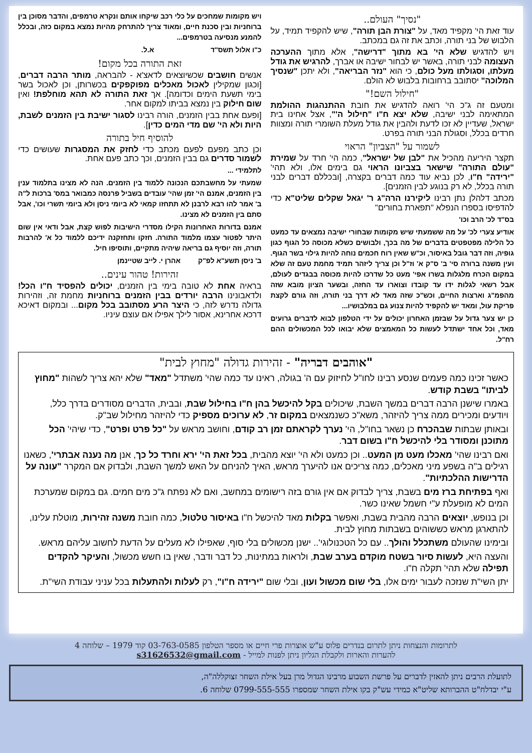"נסיך" העולם..
עוד זאת הי' מקפיד מאד, על "צורת הבן תורה", שיש להקפיד תמיד, על הלבוש של בני תורה, וכתב את זה גם במכתב.
ויש להדגיש שלא הי' בא מתוך "דרישה", אלא מתוך ההערכה העצומה לבני תורה, באשר יש לבחור ישיבה או אברך, להרגיש את גודל מעלתו, וסגולתו מעל כולם, כי הוא "נזר הבריאה", ולא יתכן "שנסיך המלוכה" יסתובב ברחובות בלבוש לא הולם.
"חילול השם!"
ומטעם זה ג"כ הי' רואה להדגיש את חובת ההתנהגות ההולמת המתאימה לבני ישיבה, שלא יצא ח"ו "חילול ה'", אצל אחינו בית ישראל, שעדיין לא זכו לדעת ולהבין את גודל מעלת השומרי תורה ומצוות חרדים בכלל, וסגולת הבני תורה בפרט.
לשמור על "הצביון" הראוי
תקצר היריעה מהכיל את "לבן של ישראל", כמה הי' חרד על שמירת "עולם התורה" שישאר בצביונו הראוי גם בימים אלו, ולא תהי' "ירידה" ח"ו, לכן נביא עוד כמה דברים בקצרה, [ובכללם דברים לבני תורה בכלל, לא רק בנוגע לבין הזמנים].
מכתב דלהלן נתן רבינו ליקירנו הרה"ג ר' יגאל שקלים שליט"א כדי להדפיסו בספרו הנפלא "תפארת בחורים"
בס"ד לכ' הרב וכו'
אודיע צערי לכ' על מה ששמעתי שיש מקומות שבחורי ישיבה נמצאים עד כמעט כל הלילה מפטפטים בדברים של מה בכך, ולבושים כשלא מכוסה כל הגוף כגון גופיה, וזה דבר גובל באיסור, וכ"ש שאין רוח חכמים נוחה להיות גילוי בשר הגוף. ועין משנה ברורה סי' ב' ס"ק א' וז"ל וכן צריך ליזהר תמיד מחמת טעם זה שלא במקום הכרח מלגלות בשרו אפי' מעט כל שדרכו להיות מכוסה בבגדים לעולם, אבל רשאי לגלות ידו עד קובדו וצוארו עד החזה, ובשער הציון מובא שזה מהפמ"ג וארצות החיים, וכש"כ שזה מאד לא דרך בני תורה, וזה גורם לקצת פריקת עול, ומאד יש להקפיד להיות צנוע גם במלבושיו...
כן יש צער גדול על שבזמן האחרון יכולים על ידי הטלפון לבוא לדברים גרועים מאד, וכל אחד ישתדל לעשות כל המאמצים שלא יבואו לכל המכשולים ההם רח"ל.
ויש מקומות שמחכים על כלי רכב שיקחו אותם ונקרא טרמפים, והדבר מסוכן בין ברוחניות ובין סכנת חיים, ומאוד צריך להתרחק מהיות נמצא במקום כזה, ובכלל להמנע מנסיעה בטרמפים...
כ"ו אלול תשס"ד א.ל.
זאת התורה בכל מקום!
אנשים חושבים שכשיוצאים לדאצ'א - להבראה, מותר הרבה דברים, [וכגון שמקילין לאכול מאכלים מפוקפקים בכשרותן, וכן לאכול בשר בימי תשעת הימים וכדומה]. אך זאת התורה לא תהא מוחלפת! ואין שום חילוק בין נמצא בביתו למקום אחר.
[ופעם אחת בבין הזמנים, הורה רבינו לסגור ישיבת בין הזמנים לשבת, היות ולא הי' שם מדי המים כדין].
להוסיף חיל בתורה
וכן כתב מפעם לפעם מכתב כדי לחזק את המסגרות שעושים כדי לשמור סדרים גם בבין הזמנים, וכך כתב פעם אחת.
לתלמידי ...
שמעתי על מחשבתכם הנכונה ללמוד בין הזמנים. הנה לא מצינו בתלמוד ענין בין הזמנים, אמנם הי' זמן שהי' עובדים בשביל פרנסה כמבואר במס' ברכות ל"ה ב' אמר להו רבא לרבנן לא תתחזו קמאי לא ביומי ניסן ולא ביומי תשרי וכו', אבל סתם בין הזמנים לא מצינו.
אמנם בדורות האחרונות הקילו מסדרי הישיבות לפוש קצת, אבל ודאי אין שום היתר לפטור עצמו מלמוד התורה. חזקו ותחזקנה ידיכם ללמוד כל א' להרבות תורה, וזה יוסיף גם בריאה שיהיה מתקיים, ותוסיפו חיל.
ב' ניסן תשע"א לפ"ק אהרן י. לייב שטיינמן
זהירות! טהור עינים..
בראיה אחת לא טובה בימי בין הזמנים, יכולים להפסיד ח"ו הכל! ולדאבונינו הרבה יורדים בבין הזמנים ברוחניות מחמת זה, וזהירות גדולה נדרש לזה, כי היצר הרע מסתובב בכל מקום... ובמקום דאיכא דרכא אחרינא, אסור לילך אפילו אם עוצם עיניו.
"אוהבים דבריה" - זהירות גדולה "מחוץ לבית"
כאשר זכינו כמה פעמים שנסע רבינו לחו"ל לחיזוק עם ה' בגולה, ראינו עד כמה שהי' משתדל "מאד" שלא יהא צריך לשהות "מחוץ לביתו" בשבת קודש.
באמרו שישנן הרבה דברים במשך השבת, שיכולים בקל להיכשל בהן ח"ו בחילול שבת, ובבית, הדברים מסודרים בדרך כלל, ויודעים ומכירים ממה צריך להיזהר, משא"כ כשנמצאים במקום זר, לא ערוכים מספיק כדי להיזהר מחילול שב"ק.
ובאותן שבתות שבהכרח כן נשאר בחו"ל, הי' נערך לקראתם זמן רב קודם, וחושב מראש על "כל פרט ופרט", כדי שיהי' הכל מתוכנן ומסודר בלי להיכשל ח"ו בשום דבר.
ואם רבינו שהי' מאכלו מעט מן המעט.. וכן כמעט ולא הי' יוצא מהבית, בכל זאת הי' ירא וחרד כל כך, אנן מה נענה אבתרי', כשאנו רגילים ב"ה בשפע מיני מאכלים, כמה צריכים אנו להיערך מראש, האיך להניחם על האש למשך השבת, ולבדוק אם המקרר "עונה על הדרישות ההלכתיות".
ואף בפתיחת ברז מים בשבת, צריך לבדוק אם אין גורם בזה רישומים במחשב, ואם לא נפתח ג"כ מים חמים. גם במקום שמערכת המים לא מופעלת ע"י חשמל שאינו כשר.
וכן בנופש, יוצאים הרבה מהבית בשבת, ואפשר בקלות מאד להיכשל ח"ו באיסור טלטול, כמה חובת משנה זהירות, מוטלת עלינו, להתארגן מראש כששוהים בשבתות מחוץ לבית.
ובימינו שהעולם משתכלל והולך.. עם כל הטכנולוגי'.. ישנן מכשולים בלי סוף, שאפילו לא מעלים על הדעת לחשוב עליהם מראש.
והעצה היא, לעשות סיור בשטח מוקדם בערב שבת, ולראות במתינות, כל דבר ודבר, שאין בו חשש מכשול, והעיקר להקדים תפילה שלא תהי' תקלה ח"ו.
יתן השי"ת שנזכה לעבור ימים אלו, בלי שום מכשול ועון, ובלי שום "ירידה ח"ו", רק לעלות ולהתעלות בכל עניני עבודת השי"ת.
לתרומות והנצחות ניתן לתרום בנדרים פלוס ע"ש אוצרות פרי חיים או מספר הטלפון 03-763-0585 קוד 1979 – שלוחה 4
להערות והארות ולקבלת הגליון ניתן לפנות למייל - s31626532@gmail.com
לתועלת הרבים ניתן להאזין לדברים על פרשת השבוע מרבינו הגדול מרן בעל אילת השחר זצוקללה"ה,
ע"י יבדלח"ט ההברותא שליט"א כמידי עש"ק בקו אילת השחר שמספרו 0799-555-555 שלוחה 6.